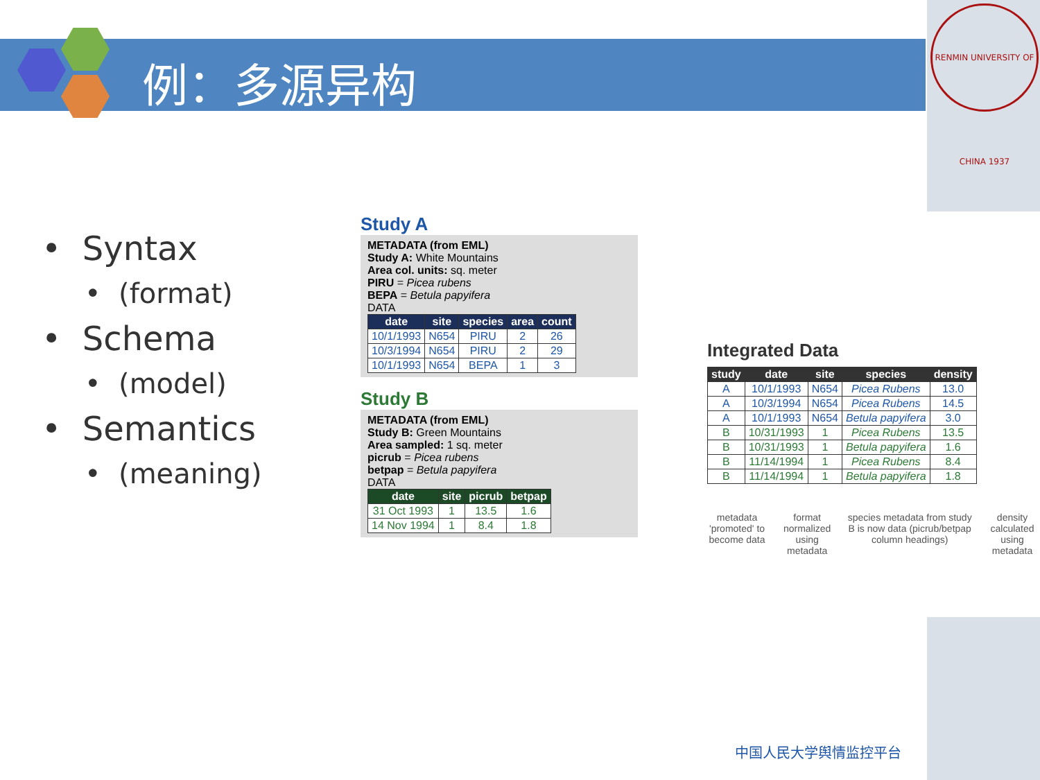例：多源异构
RENMIN UNIVERSITY OF CHINA 1937
• Syntax
• (format)
• Schema
• (model)
• Semantics
• (meaning)
Study A
METADATA (from EML)
Study A: White Mountains
Area col. units: sq. meter
PIRU = Picea rubens
BEPA = Betula papyifera
DATA
| date | site | species | area | count |
| --- | --- | --- | --- | --- |
| 10/1/1993 | N654 | PIRU | 2 | 26 |
| 10/3/1994 | N654 | PIRU | 2 | 29 |
| 10/1/1993 | N654 | BEPA | 1 | 3 |
Study B
METADATA (from EML)
Study B: Green Mountains
Area sampled: 1 sq. meter
picrub = Picea rubens
betpap = Betula papyifera
DATA
| date | site | picrub | betpap |
| --- | --- | --- | --- |
| 31 Oct 1993 | 1 | 13.5 | 1.6 |
| 14 Nov 1994 | 1 | 8.4 | 1.8 |
Integrated Data
| study | date | site | species | density |
| --- | --- | --- | --- | --- |
| A | 10/1/1993 | N654 | Picea Rubens | 13.0 |
| A | 10/3/1994 | N654 | Picea Rubens | 14.5 |
| A | 10/1/1993 | N654 | Betula papyifera | 3.0 |
| B | 10/31/1993 | 1 | Picea Rubens | 13.5 |
| B | 10/31/1993 | 1 | Betula papyifera | 1.6 |
| B | 11/14/1994 | 1 | Picea Rubens | 8.4 |
| B | 11/14/1994 | 1 | Betula papyifera | 1.8 |
metadata 'promoted' to become data
format normalized using metadata
species metadata from study B is now data (picrub/betpap column headings)
density calculated using metadata
中国人民大学舆情监控平台